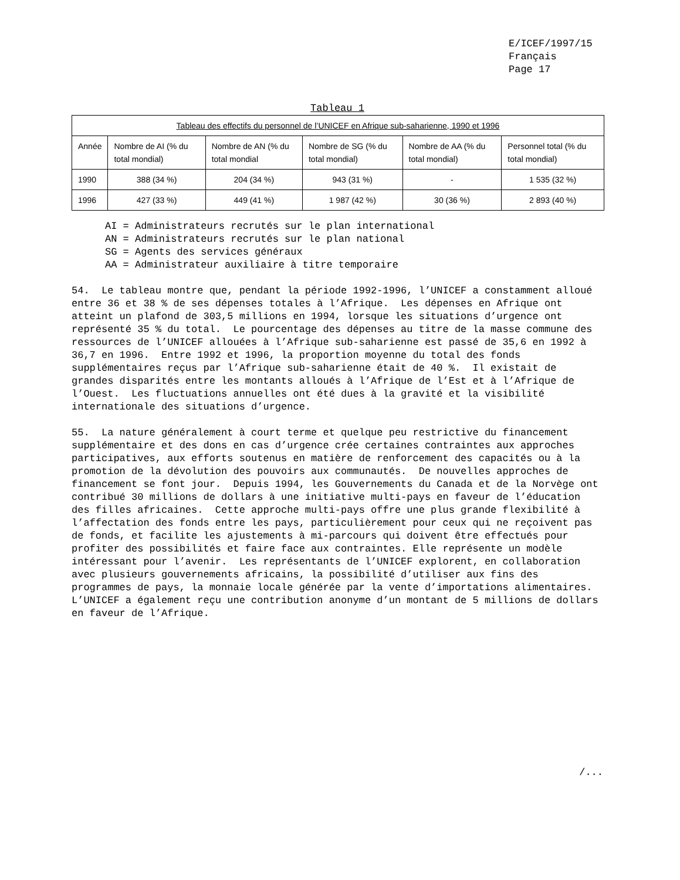E/ICEF/1997/15
Français
Page 17
Tableau 1
| Tableau des effectifs du personnel de l’UNICEF en Afrique sub-saharienne, 1990 et 1996 | | | | | |
| --- | --- | --- | --- | --- | --- |
| Année | Nombre de AI (% du total mondial) | Nombre de AN (% du total mondial | Nombre de SG (% du total mondial) | Nombre de AA (% du total mondial) | Personnel total (% du total mondial) |
| 1990 | 388 (34 %) | 204 (34 %) | 943 (31 %) | - | 1 535 (32 %) |
| 1996 | 427 (33 %) | 449 (41 %) | 1 987 (42 %) | 30 (36 %) | 2 893 (40 %) |
AI = Administrateurs recrutés sur le plan international
AN = Administrateurs recrutés sur le plan national
SG = Agents des services généraux
AA = Administrateur auxiliaire à titre temporaire
54. Le tableau montre que, pendant la période 1992-1996, l’UNICEF a constamment alloué entre 36 et 38 % de ses dépenses totales à l’Afrique. Les dépenses en Afrique ont atteint un plafond de 303,5 millions en 1994, lorsque les situations d’urgence ont représenté 35 % du total. Le pourcentage des dépenses au titre de la masse commune des ressources de l’UNICEF allouées à l’Afrique sub-saharienne est passé de 35,6 en 1992 à 36,7 en 1996. Entre 1992 et 1996, la proportion moyenne du total des fonds supplémentaires reçus par l’Afrique sub-saharienne était de 40 %. Il existait de grandes disparités entre les montants alloués à l’Afrique de l’Est et à l’Afrique de l’Ouest. Les fluctuations annuelles ont été dues à la gravité et la visibilité internationale des situations d’urgence.
55. La nature généralement à court terme et quelque peu restrictive du financement supplémentaire et des dons en cas d’urgence crée certaines contraintes aux approches participatives, aux efforts soutenus en matière de renforcement des capacités ou à la promotion de la dévolution des pouvoirs aux communautés. De nouvelles approches de financement se font jour. Depuis 1994, les Gouvernements du Canada et de la Norvège ont contribué 30 millions de dollars à une initiative multi-pays en faveur de l’éducation des filles africaines. Cette approche multi-pays offre une plus grande flexibilité à l’affectation des fonds entre les pays, particulièrement pour ceux qui ne reçoivent pas de fonds, et facilite les ajustements à mi-parcours qui doivent être effectués pour profiter des possibilités et faire face aux contraintes. Elle représente un modèle intéressant pour l’avenir. Les représentants de l’UNICEF explorent, en collaboration avec plusieurs gouvernements africains, la possibilité d’utiliser aux fins des programmes de pays, la monnaie locale générée par la vente d’importations alimentaires. L’UNICEF a également reçu une contribution anonyme d’un montant de 5 millions de dollars en faveur de l’Afrique.
/...